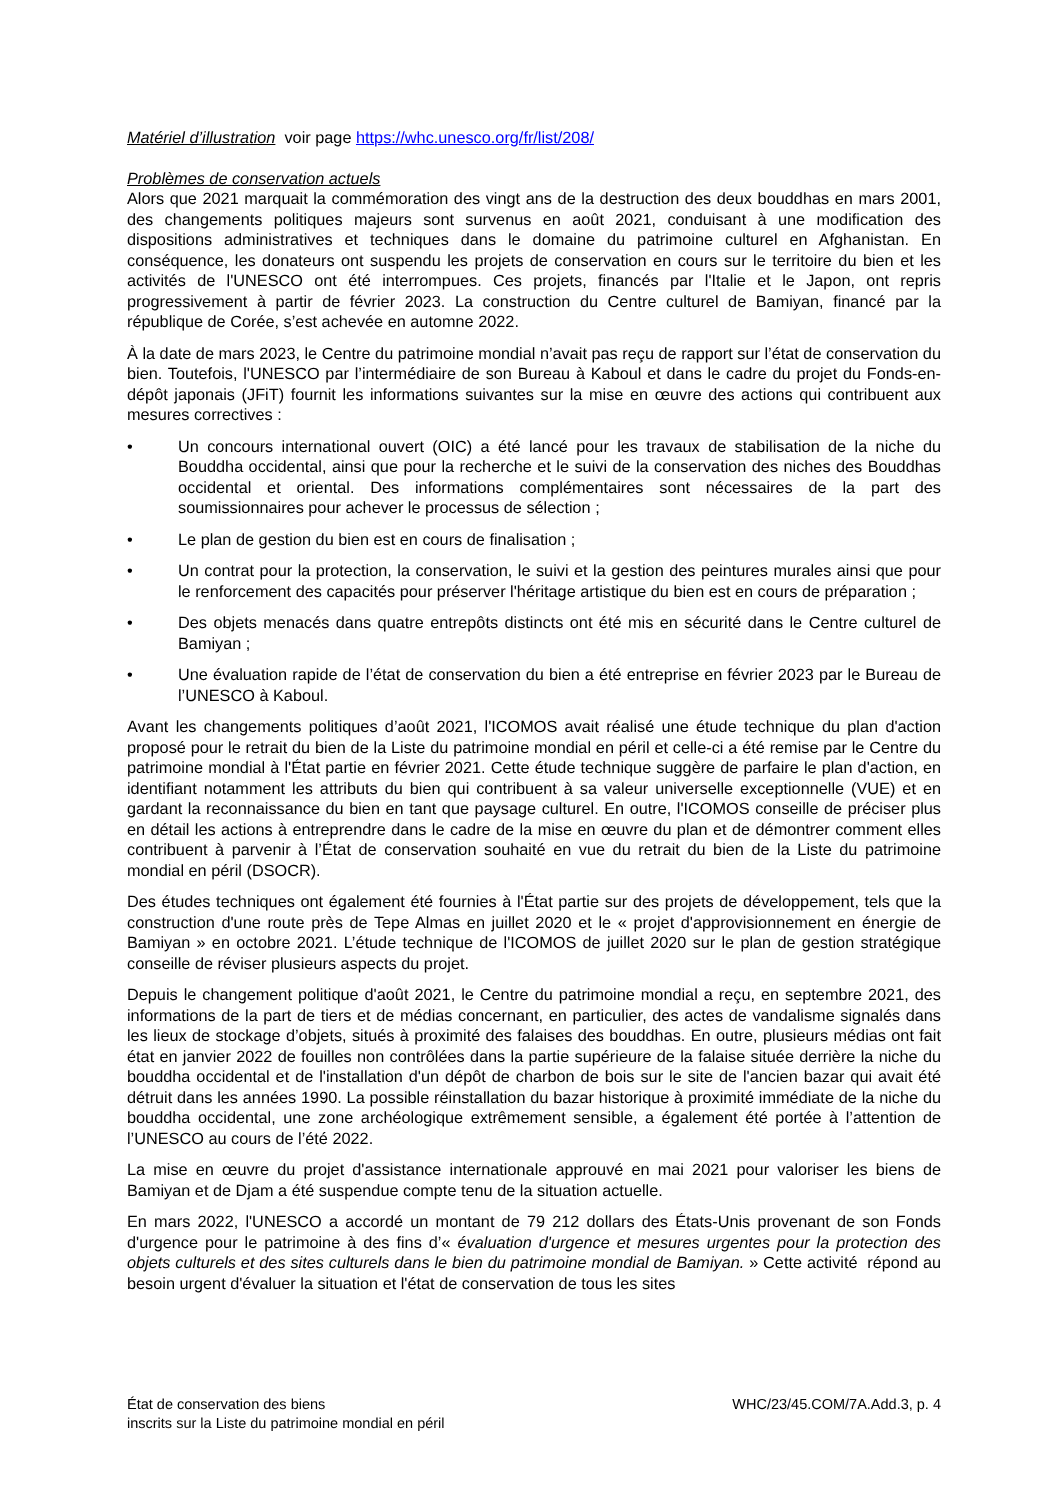Matériel d’illustration voir page https://whc.unesco.org/fr/list/208/
Problèmes de conservation actuels
Alors que 2021 marquait la commémoration des vingt ans de la destruction des deux bouddhas en mars 2001, des changements politiques majeurs sont survenus en août 2021, conduisant à une modification des dispositions administratives et techniques dans le domaine du patrimoine culturel en Afghanistan. En conséquence, les donateurs ont suspendu les projets de conservation en cours sur le territoire du bien et les activités de l'UNESCO ont été interrompues. Ces projets, financés par l'Italie et le Japon, ont repris progressivement à partir de février 2023. La construction du Centre culturel de Bamiyan, financé par la république de Corée, s’est achevée en automne 2022.
À la date de mars 2023, le Centre du patrimoine mondial n’avait pas reçu de rapport sur l’état de conservation du bien. Toutefois, l'UNESCO par l’intermédiaire de son Bureau à Kaboul et dans le cadre du projet du Fonds-en-dépôt japonais (JFiT) fournit les informations suivantes sur la mise en œuvre des actions qui contribuent aux mesures correctives :
• Un concours international ouvert (OIC) a été lancé pour les travaux de stabilisation de la niche du Bouddha occidental, ainsi que pour la recherche et le suivi de la conservation des niches des Bouddhas occidental et oriental. Des informations complémentaires sont nécessaires de la part des soumissionnaires pour achever le processus de sélection ;
• Le plan de gestion du bien est en cours de finalisation ;
• Un contrat pour la protection, la conservation, le suivi et la gestion des peintures murales ainsi que pour le renforcement des capacités pour préserver l'héritage artistique du bien est en cours de préparation ;
• Des objets menacés dans quatre entrepôts distincts ont été mis en sécurité dans le Centre culturel de Bamiyan ;
• Une évaluation rapide de l’état de conservation du bien a été entreprise en février 2023 par le Bureau de l’UNESCO à Kaboul.
Avant les changements politiques d’août 2021, l'ICOMOS avait réalisé une étude technique du plan d'action proposé pour le retrait du bien de la Liste du patrimoine mondial en péril et celle-ci a été remise par le Centre du patrimoine mondial à l'État partie en février 2021. Cette étude technique suggère de parfaire le plan d'action, en identifiant notamment les attributs du bien qui contribuent à sa valeur universelle exceptionnelle (VUE) et en gardant la reconnaissance du bien en tant que paysage culturel. En outre, l'ICOMOS conseille de préciser plus en détail les actions à entreprendre dans le cadre de la mise en œuvre du plan et de démontrer comment elles contribuent à parvenir à l’État de conservation souhaité en vue du retrait du bien de la Liste du patrimoine mondial en péril (DSOCR).
Des études techniques ont également été fournies à l'État partie sur des projets de développement, tels que la construction d'une route près de Tepe Almas en juillet 2020 et le « projet d'approvisionnement en énergie de Bamiyan » en octobre 2021. L’étude technique de l'ICOMOS de juillet 2020 sur le plan de gestion stratégique conseille de réviser plusieurs aspects du projet.
Depuis le changement politique d'août 2021, le Centre du patrimoine mondial a reçu, en septembre 2021, des informations de la part de tiers et de médias concernant, en particulier, des actes de vandalisme signalés dans les lieux de stockage d’objets, situés à proximité des falaises des bouddhas. En outre, plusieurs médias ont fait état en janvier 2022 de fouilles non contrôlées dans la partie supérieure de la falaise située derrière la niche du bouddha occidental et de l'installation d'un dépôt de charbon de bois sur le site de l'ancien bazar qui avait été détruit dans les années 1990. La possible réinstallation du bazar historique à proximité immédiate de la niche du bouddha occidental, une zone archéologique extrêmement sensible, a également été portée à l’attention de l’UNESCO au cours de l’été 2022.
La mise en œuvre du projet d'assistance internationale approuvé en mai 2021 pour valoriser les biens de Bamiyan et de Djam a été suspendue compte tenu de la situation actuelle.
En mars 2022, l'UNESCO a accordé un montant de 79 212 dollars des États-Unis provenant de son Fonds d'urgence pour le patrimoine à des fins d’« évaluation d'urgence et mesures urgentes pour la protection des objets culturels et des sites culturels dans le bien du patrimoine mondial de Bamiyan. » Cette activité répond au besoin urgent d'évaluer la situation et l'état de conservation de tous les sites
État de conservation des biens
inscrits sur la Liste du patrimoine mondial en péril
WHC/23/45.COM/7A.Add.3, p. 4